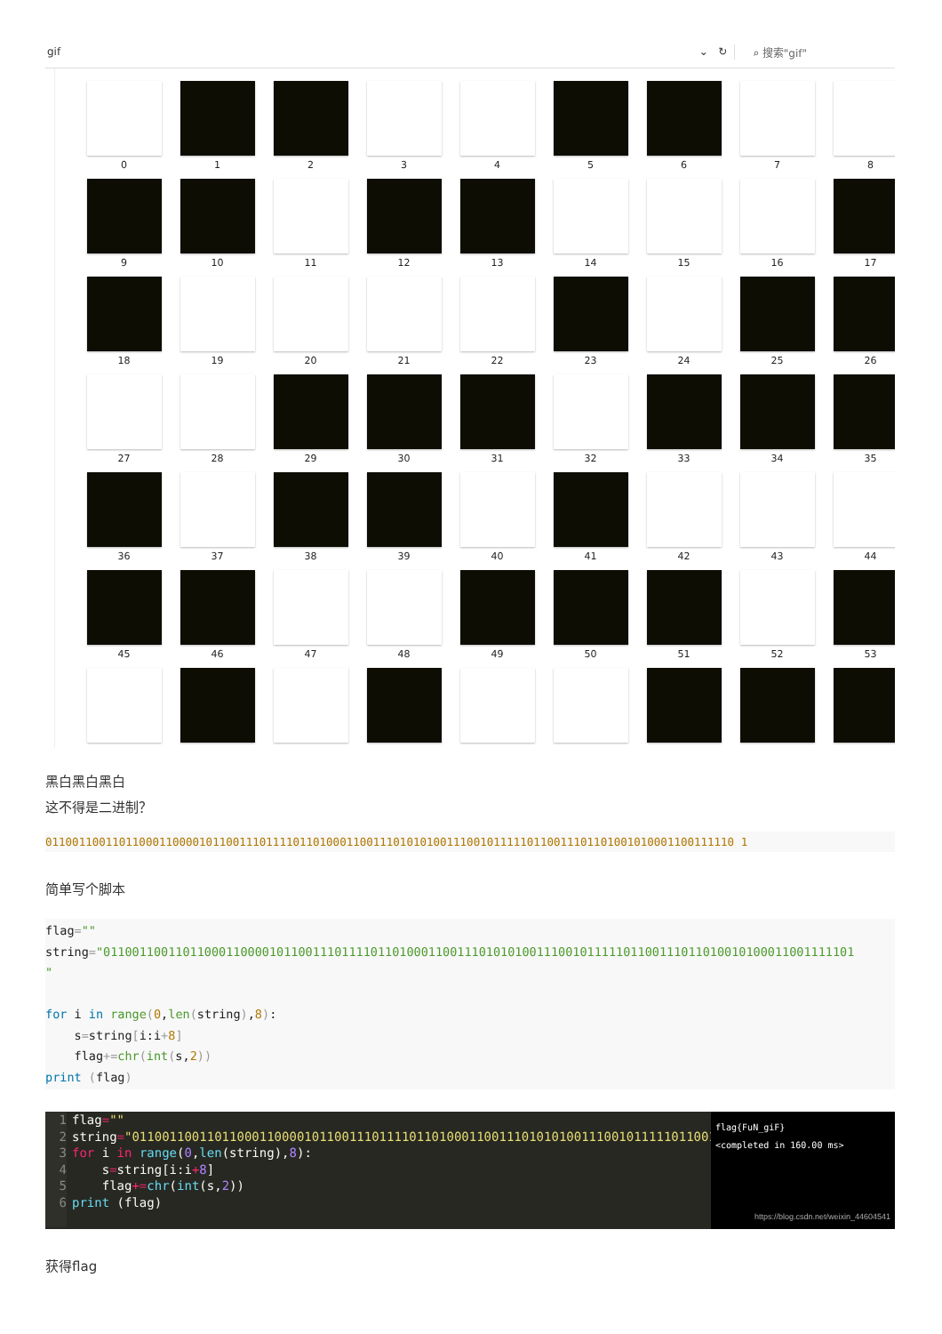gif ⌄ ↻ ⌕ 搜索"gif"
0
1
2
3
4
5
6
7
8
9
10
11
12
13
14
15
16
17
18
19
20
21
22
23
24
25
26
27
28
29
30
31
32
33
34
35
36
37
38
39
40
41
42
43
44
45
46
47
48
49
50
51
52
53
黑白黑白黑白
这不得是二进制？
0110011001101100011000010110011101111011010001100111010101001110010111110110011101101001010001100111110 1
简单写个脚本
flag="" string="01100110011011000110000101100111011110110100011001110101010011100101111101100111011010010100011001111101 " for i in range(0,len(string),8): s=string[i:i+8] flag+=chr(int(s,2)) print (flag)
1 flag="" 2 string="01100110011011000110000101100111011110110100011001110101010011100101111101100111 3 for i in range(0,len(string),8): 4 s=string[i:i+8] 5 flag+=chr(int(s,2)) 6 print (flag)
flag{FuN_giF}
<completed in 160.00 ms>
https://blog.csdn.net/weixin_44604541
获得flag